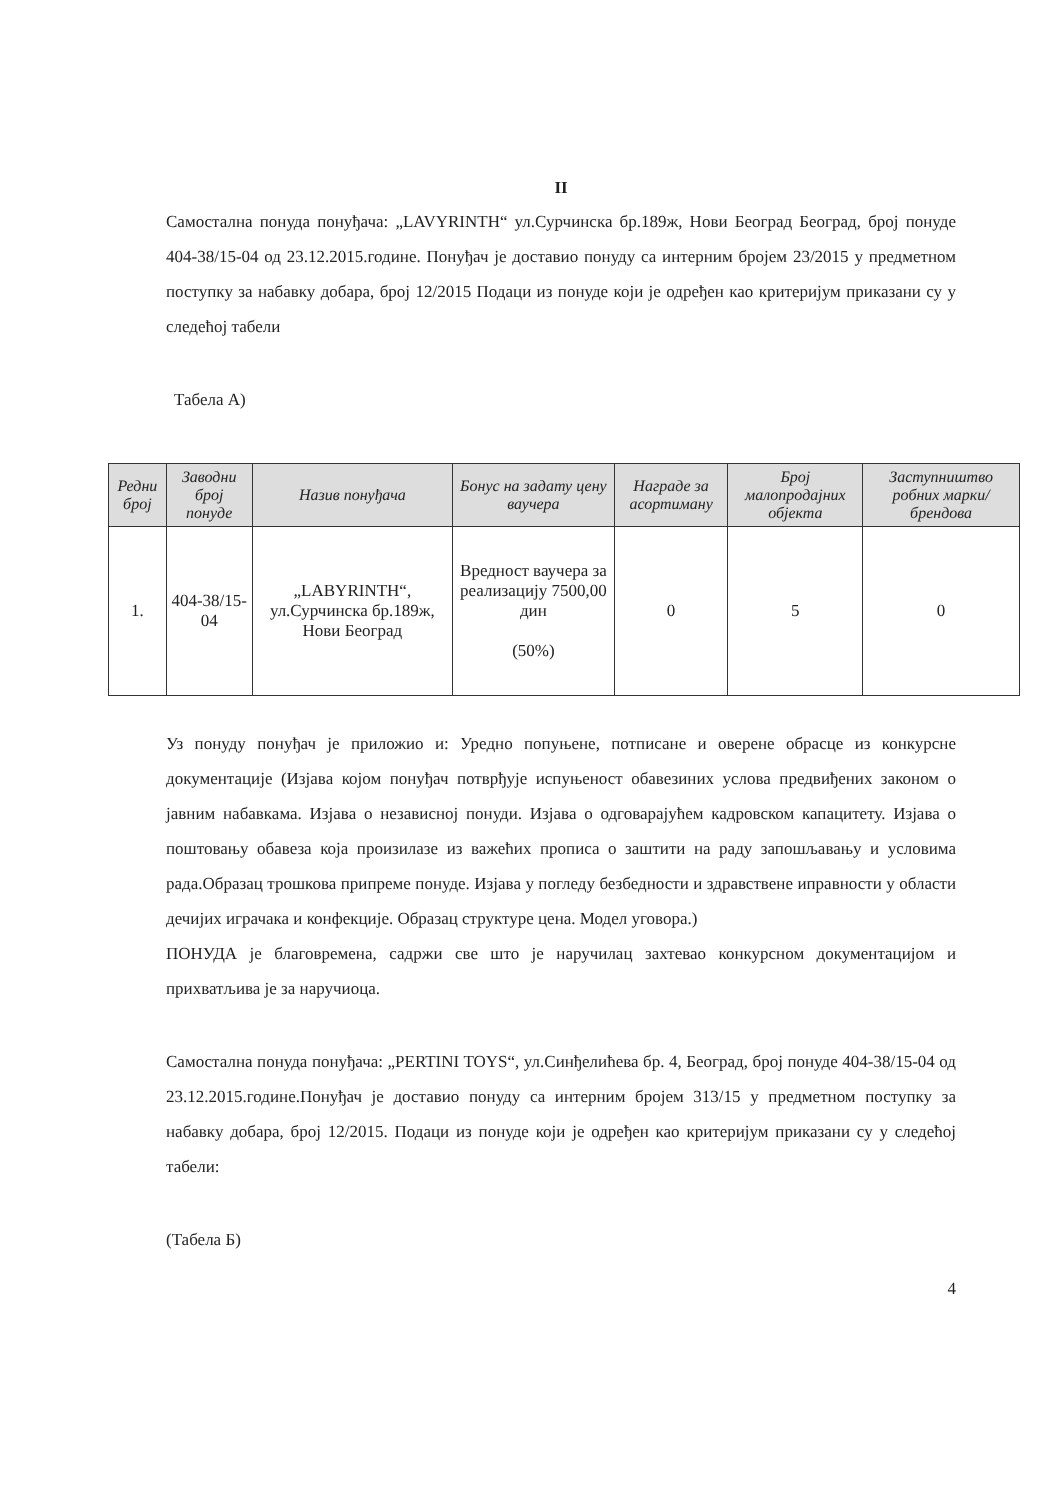II
Самостална понуда понуђача: „LAVYRINTH“ ул.Сурчинска бр.189ж, Нови Београд Београд, број понуде 404-38/15-04 од 23.12.2015.године. Понуђач је доставио понуду са интерним бројем 23/2015 у предметном поступку за набавку добара, број 12/2015 Подаци из понуде који је одређен као критеријум приказани су у следећој табели
Табела А)
| Редни број | Заводни број понуде | Назив понуђача | Бонус на задату цену ваучера | Награде за асортиману | Број малопродајних објекта | Заступништво робних марки/брендова |
| --- | --- | --- | --- | --- | --- | --- |
| 1. | 404-38/15-04 | „LABYRINTH“, ул.Сурчинска бр.189ж, Нови Београд | Вредност ваучера за реализацију 7500,00 дин (50%) | 0 | 5 | 0 |
Уз понуду понуђач је приложио и: Уредно попуњене, потписане и оверене обрасце из конкурсне документације (Изјава којом понуђач потврђује испуњеност обавезиних услова предвиђених законом о јавним набавкама. Изјава о независној понуди. Изјава о одговарајућем кадровском капацитету. Изјава о поштовању обавеза која произилазе из важећих прописа о заштити на раду запошљавању и условима рада.Образац трошкова припреме понуде. Изјава у погледу безбедности и здравствене иправности у области дечијих играчака и конфекције. Образац структуре цена. Модел уговора.)
ПОНУДА је благовремена, садржи све што је наручилац захтевао конкурсном документацијом и прихватљива је за наручиоца.
Самостална понуда понуђача: „PERTINI TOYS“, ул.Синђелићева бр. 4, Београд, број понуде 404-38/15-04 од 23.12.2015.године.Понуђач је доставио понуду са интерним бројем 313/15 у предметном поступку за набавку добара, број 12/2015. Подаци из понуде који је одређен као критеријум приказани су у следећој табели:
(Табела Б)
4